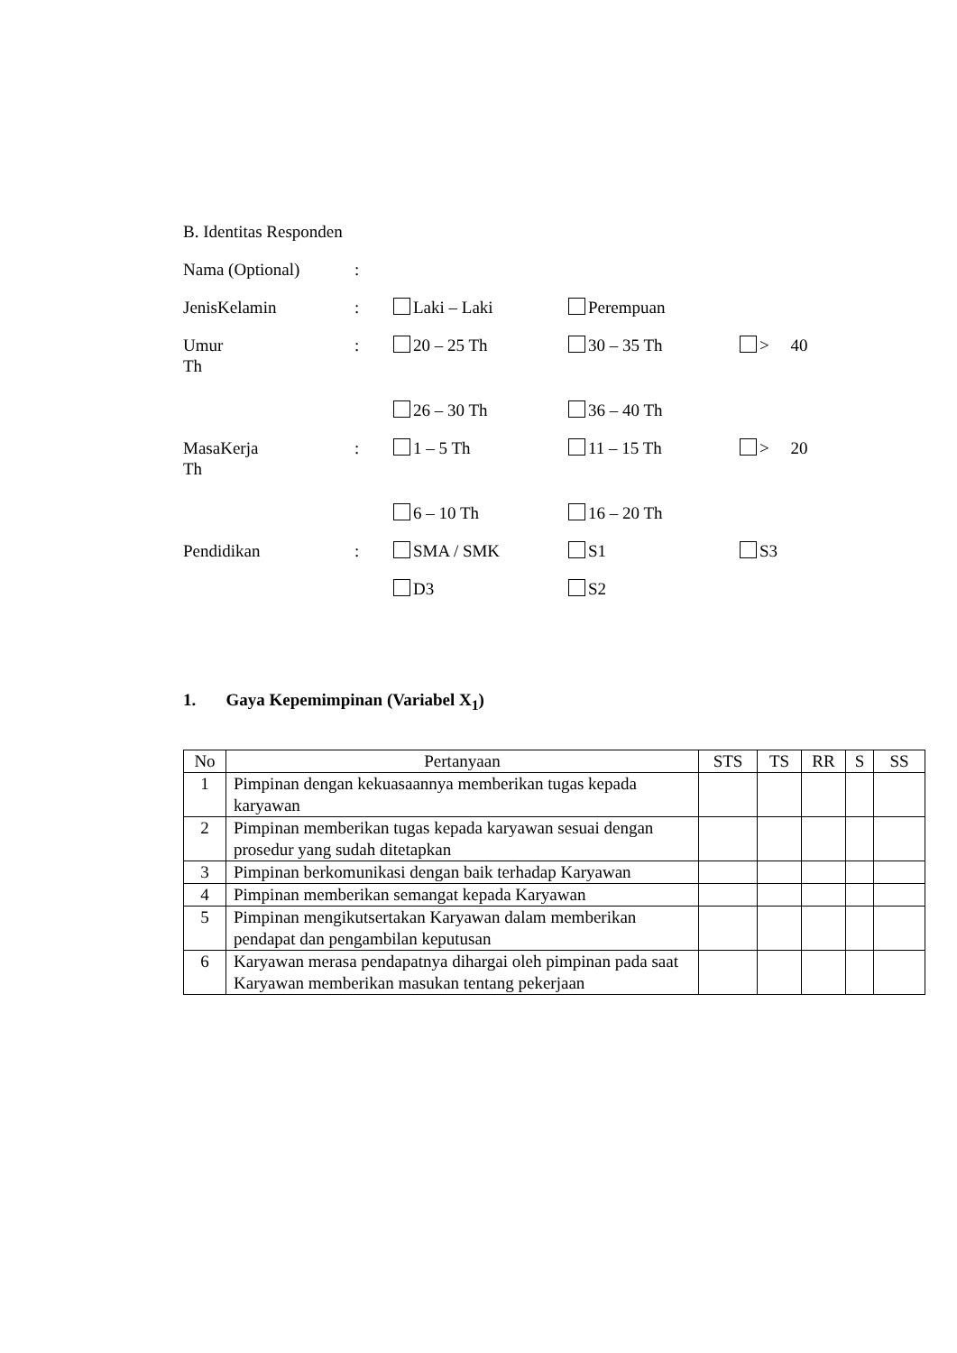B. Identitas Responden
Nama (Optional):
JenisKelamin: Laki – Laki Perempuan
Umur: 20 – 25 Th 30 – 35 Th > 40
Th
26 – 30 Th 36 – 40 Th
MasaKerja: 1 – 5 Th 11 – 15 Th > 20
Th
6 – 10 Th 16 – 20 Th
Pendidikan: SMA / SMK S1 S3
D3 S2
1. Gaya Kepemimpinan (Variabel X<sub>1</sub>)
| No | Pertanyaan | STS | TS | RR | S | SS |
| --- | --- | --- | --- | --- | --- | --- |
| 1 | Pimpinan dengan kekuasaannya memberikan tugas kepada karyawan | | | | | |
| 2 | Pimpinan memberikan tugas kepada karyawan sesuai dengan prosedur yang sudah ditetapkan | | | | | |
| 3 | Pimpinan berkomunikasi dengan baik terhadap Karyawan | | | | | |
| 4 | Pimpinan memberikan semangat kepada Karyawan | | | | | |
| 5 | Pimpinan mengikutsertakan Karyawan dalam memberikan pendapat dan pengambilan keputusan | | | | | |
| 6 | Karyawan merasa pendapatnya dihargai oleh pimpinan pada saat Karyawan memberikan masukan tentang pekerjaan | | | | | |